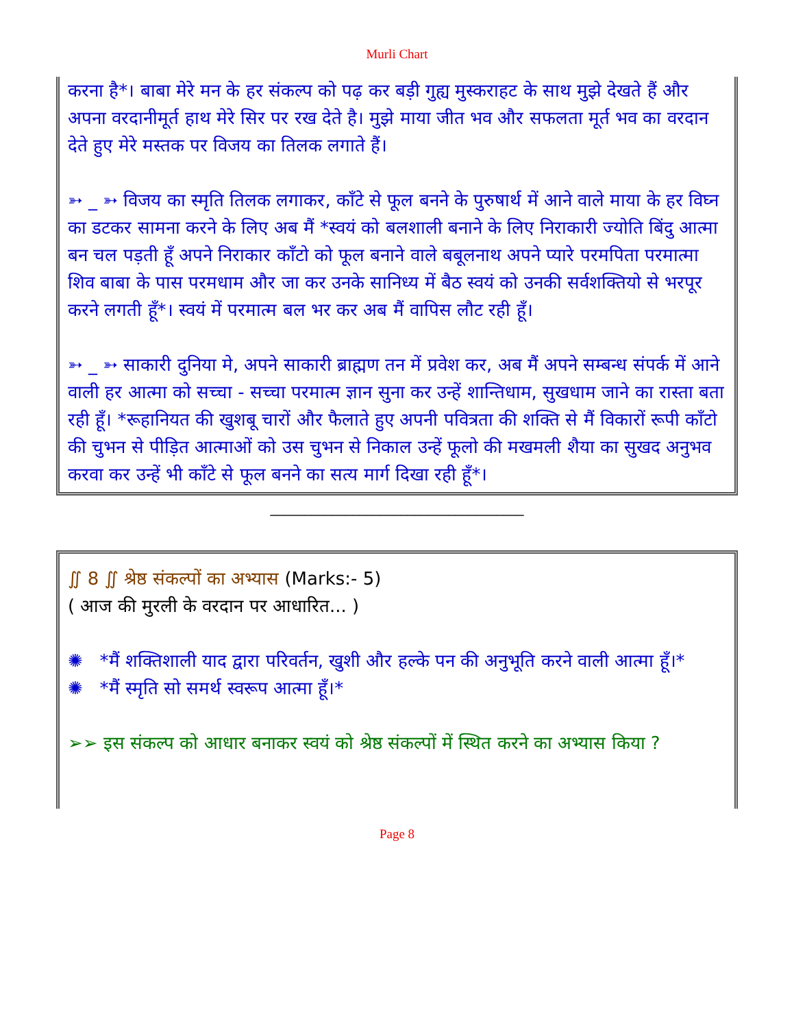Murli Chart
करना है*। बाबा मेरे मन के हर संकल्प को पढ़ कर बड़ी गुह्य मुस्कराहट के साथ मुझे देखते हैं और अपना वरदानीमूर्त हाथ मेरे सिर पर रख देते है। मुझे माया जीत भव और सफलता मूर्त भव का वरदान देते हुए मेरे मस्तक पर विजय का तिलक लगाते हैं।
➳ _ ➳ विजय का स्मृति तिलक लगाकर, काँटे से फूल बनने के पुरुषार्थ में आने वाले माया के हर विघ्न का डटकर सामना करने के लिए अब मैं *स्वयं को बलशाली बनाने के लिए निराकारी ज्योति बिंदु आत्मा बन चल पड़ती हूँ अपने निराकार काँटो को फूल बनाने वाले बबूलनाथ अपने प्यारे परमपिता परमात्मा शिव बाबा के पास परमधाम और जा कर उनके सानिध्य में बैठ स्वयं को उनकी सर्वशक्तियो से भरपूर करने लगती हूँ*। स्वयं में परमात्म बल भर कर अब मैं वापिस लौट रही हूँ।
➳ _ ➳ साकारी दुनिया मे, अपने साकारी ब्राह्मण तन में प्रवेश कर, अब मैं अपने सम्बन्ध संपर्क में आने वाली हर आत्मा को सच्चा - सच्चा परमात्म ज्ञान सुना कर उन्हें शान्तिधाम, सुखधाम जाने का रास्ता बता रही हूँ। *रूहानियत की खुशबू चारों और फैलाते हुए अपनी पवित्रता की शक्ति से मैं विकारों रूपी काँटो की चुभन से पीड़ित आत्माओं को उस चुभन से निकाल उन्हें फूलो की मखमली शैया का सुखद अनुभव करवा कर उन्हें भी काँटे से फूल बनने का सत्य मार्ग दिखा रही हूँ*।
_____________________________________
∬ 8 ∬ श्रेष्ठ संकल्पों का अभ्यास (Marks:- 5)
( आज की मुरली के वरदान पर आधारित... )
✺ *मैं शक्तिशाली याद द्वारा परिवर्तन, खुशी और हल्के पन की अनुभूति करने वाली आत्मा हूँ।*
✺ *मैं स्मृति सो समर्थ स्वरूप आत्मा हूँ।*
➢➢ इस संकल्प को आधार बनाकर स्वयं को श्रेष्ठ संकल्पों में स्थित करने का अभ्यास किया ?
Page 8